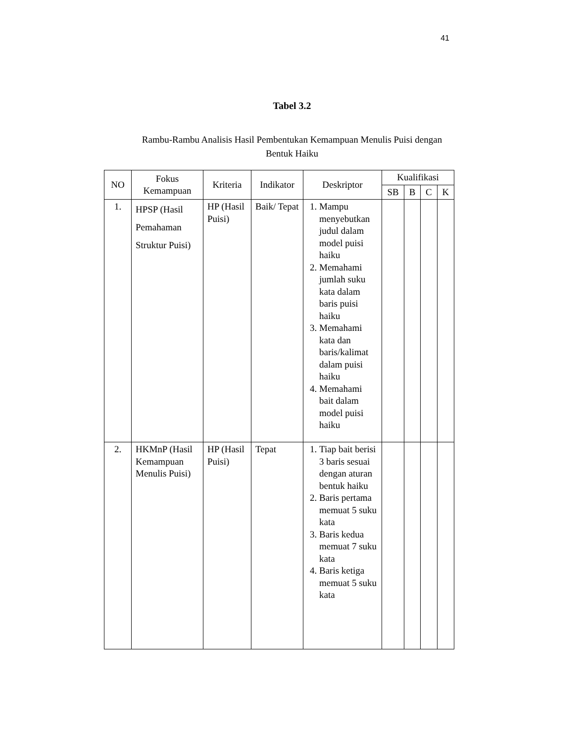41
Tabel 3.2
Rambu-Rambu Analisis Hasil Pembentukan Kemampuan Menulis Puisi dengan Bentuk Haiku
| NO | Fokus Kemampuan | Kriteria | Indikator | Deskriptor | Kualifikasi | | | |
| --- | --- | --- | --- | --- | --- | --- | --- | --- |
| | | | | | SB | B | C | K |
| 1. | HPSP (Hasil Pemahaman Struktur Puisi) | HP (Hasil Puisi) | Baik/ Tepat | 1. Mampu menyebutkan judul dalam model puisi haiku 2. Memahami jumlah suku kata dalam baris puisi haiku 3. Memahami kata dan baris/kalimat dalam puisi haiku 4. Memahami bait dalam model puisi haiku | | | | |
| 2. | HKMnP (Hasil Kemampuan Menulis Puisi) | HP (Hasil Puisi) | Tepat | 1. Tiap bait berisi 3 baris sesuai dengan aturan bentuk haiku 2. Baris pertama memuat 5 suku kata 3. Baris kedua memuat 7 suku kata 4. Baris ketiga memuat 5 suku kata | | | | |